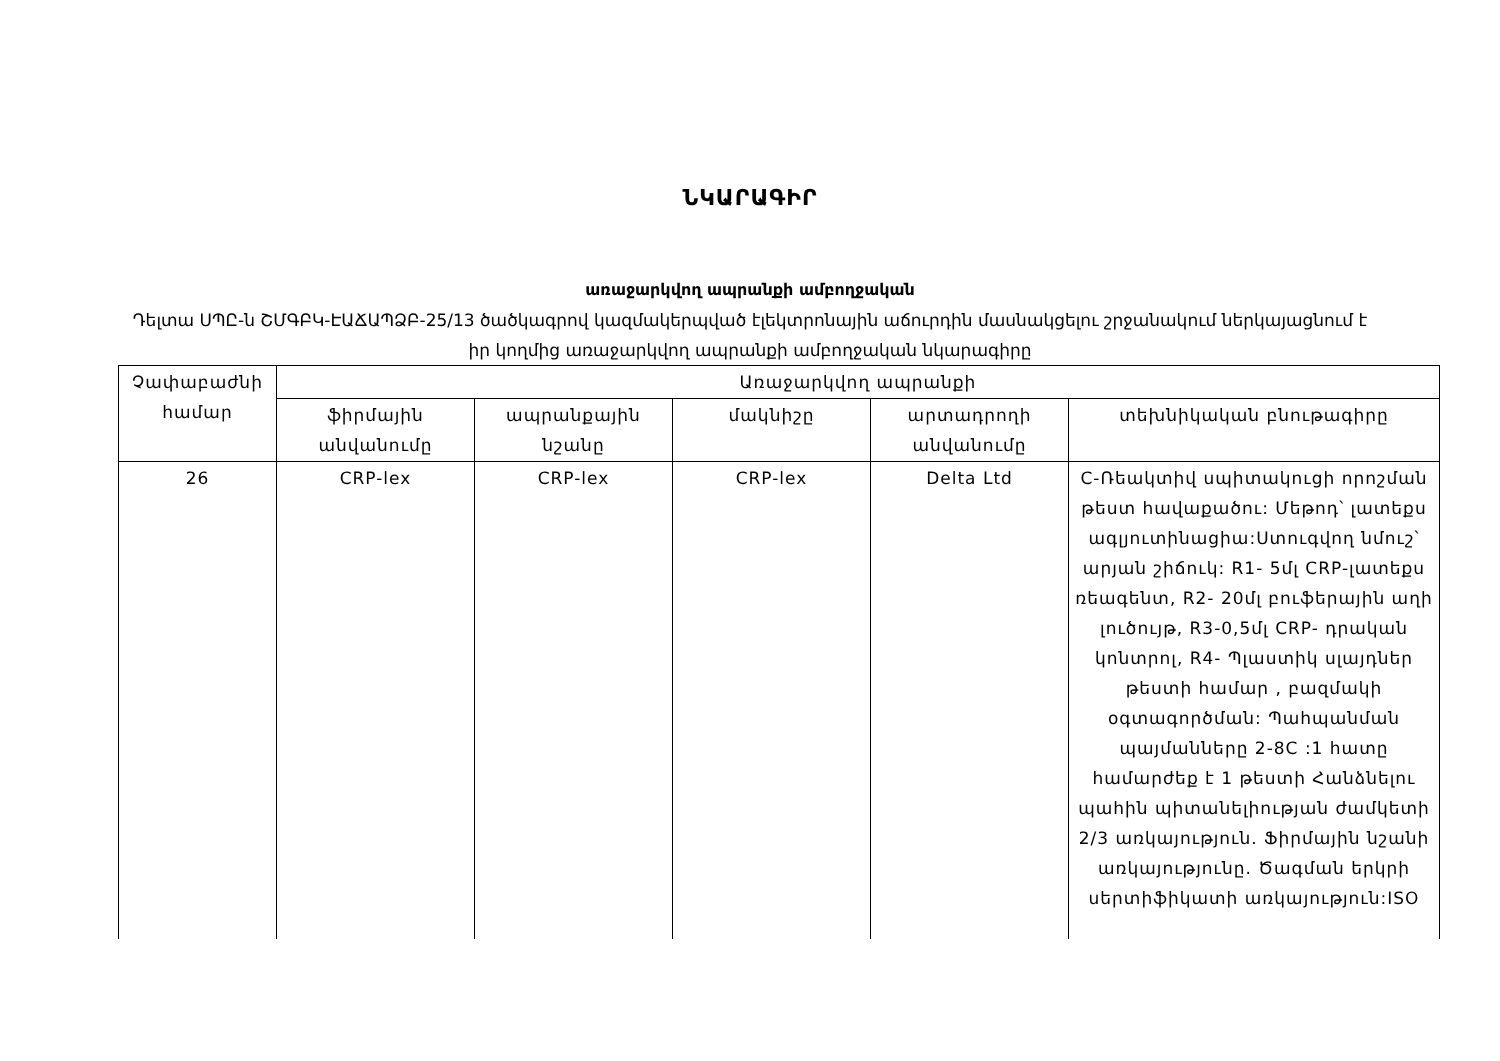ՆԿԱՐԱԳԻՐ
առաջարկվող ապրանքի ամբողջական
Դելտա ՍՊԸ-ն ՇՄԳԲԿ-ԷԱՃԱՊՁԲ-25/13 ծածկագրով կազմակերպված էլեկտրոնային աճուրդին մասնակցելու շրջանակում ներկայացնում է իր կողմից առաջարկվող ապրանքի ամբողջական նկարագիրը
| Չափաբաժնի համար | Առաջարկվող ապրանքի | | | | |
| --- | --- | --- | --- | --- | --- |
| | ֆիրմային անվանումը | ապրանքային նշանը | մակնիշը | արտադրողի անվանումը | տեխնիկական բնութագիրը |
| 26 | CRP-lex | CRP-lex | CRP-lex | Delta Ltd | C-Ռեակտիվ սպիտակուցի որոշման թեստ հավաքածու: Մեթոդ՝ լատեքս ագլյուտինացիա:Ստուգվող նմուշ՝ արյան շիճուկ: R1- 5մլ CRP-լատեքս ռեագենտ, R2- 20մլ բուֆերային աղի լուծույթ, R3-0,5մլ CRP- դրական կոնտրոլ, R4- Պլաստիկ սլայդներ թեստի համար , բազմակի օգտագործման: Պահպանման պայմանները 2-8C :1 հատը համարժեք է 1 թեստի Հանձնելու պահին պիտանելիության ժամկետի 2/3 առկայություն. Ֆիրմային նշանի առկայությունը. Ծագման երկրի սերտիֆիկատի առկայություն:ISO |